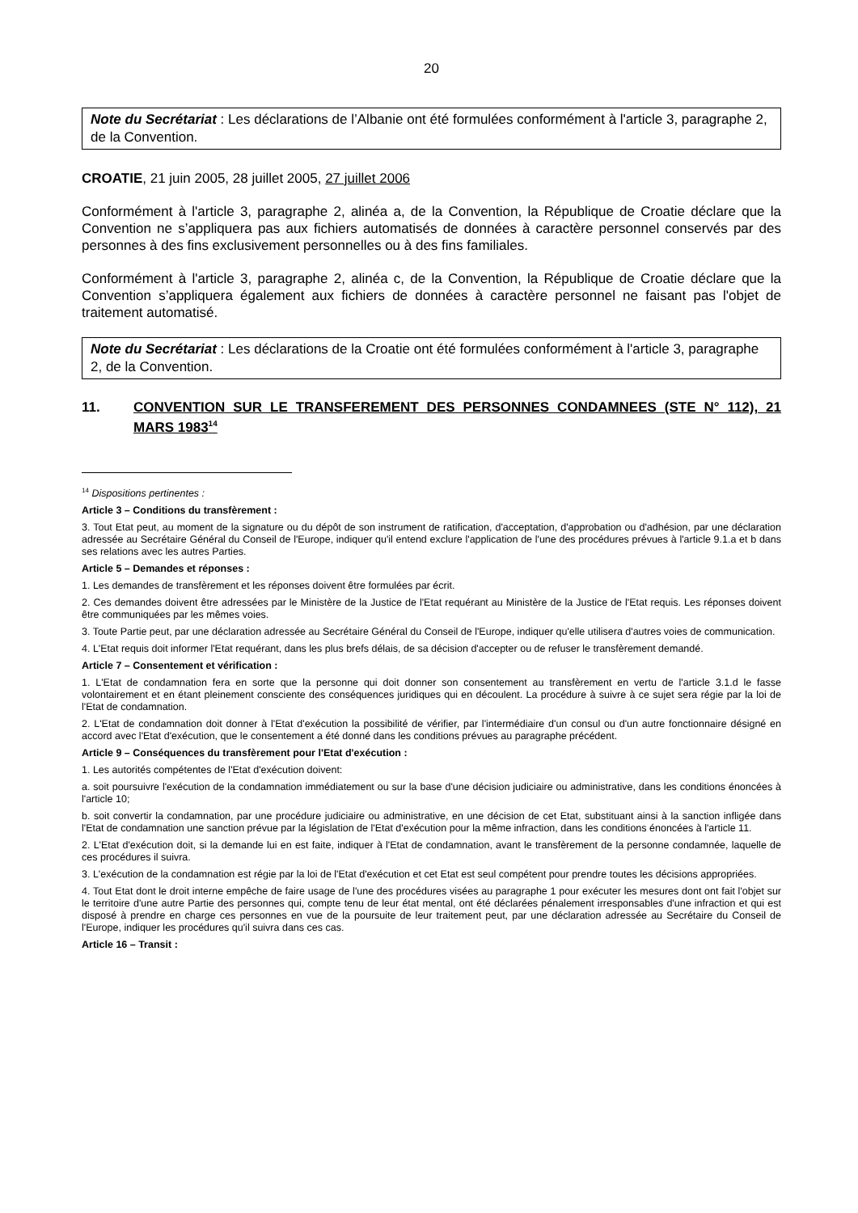20
Note du Secrétariat : Les déclarations de l’Albanie ont été formulées conformément à l'article 3, paragraphe 2, de la Convention.
CROATIE, 21 juin 2005, 28 juillet 2005, 27 juillet 2006
Conformément à l'article 3, paragraphe 2, alinéa a, de la Convention, la République de Croatie déclare que la Convention ne s’appliquera pas aux fichiers automatisés de données à caractère personnel conservés par des personnes à des fins exclusivement personnelles ou à des fins familiales.
Conformément à l'article 3, paragraphe 2, alinéa c, de la Convention, la République de Croatie déclare que la Convention s’appliquera également aux fichiers de données à caractère personnel ne faisant pas l'objet de traitement automatisé.
Note du Secrétariat : Les déclarations de la Croatie ont été formulées conformément à l'article 3, paragraphe 2, de la Convention.
11. CONVENTION SUR LE TRANSFEREMENT DES PERSONNES CONDAMNEES (STE N° 112), 21 MARS 1983<sup>14</sup>
<sup>14</sup> Dispositions pertinentes :
Article 3 – Conditions du transfèrement :
3. Tout Etat peut, au moment de la signature ou du dépôt de son instrument de ratification, d'acceptation, d'approbation ou d'adhésion, par une déclaration adressée au Secrétaire Général du Conseil de l'Europe, indiquer qu'il entend exclure l'application de l'une des procédures prévues à l'article 9.1.a et b dans ses relations avec les autres Parties.
Article 5 – Demandes et réponses :
1. Les demandes de transfèrement et les réponses doivent être formulées par écrit.
2. Ces demandes doivent être adressées par le Ministère de la Justice de l'Etat requérant au Ministère de la Justice de l'Etat requis. Les réponses doivent être communiquées par les mêmes voies.
3. Toute Partie peut, par une déclaration adressée au Secrétaire Général du Conseil de l'Europe, indiquer qu'elle utilisera d'autres voies de communication.
4. L'Etat requis doit informer l'Etat requérant, dans les plus brefs délais, de sa décision d'accepter ou de refuser le transfèrement demandé.
Article 7 – Consentement et vérification :
1. L'Etat de condamnation fera en sorte que la personne qui doit donner son consentement au transfèrement en vertu de l'article 3.1.d le fasse volontairement et en étant pleinement consciente des conséquences juridiques qui en découlent. La procédure à suivre à ce sujet sera régie par la loi de l'Etat de condamnation.
2. L'Etat de condamnation doit donner à l'Etat d'exécution la possibilité de vérifier, par l'intermédiaire d'un consul ou d'un autre fonctionnaire désigné en accord avec l'Etat d'exécution, que le consentement a été donné dans les conditions prévues au paragraphe précédent.
Article 9 – Conséquences du transfèrement pour l'Etat d'exécution :
1. Les autorités compétentes de l'Etat d'exécution doivent:
a. soit poursuivre l'exécution de la condamnation immédiatement ou sur la base d'une décision judiciaire ou administrative, dans les conditions énoncées à l'article 10;
b. soit convertir la condamnation, par une procédure judiciaire ou administrative, en une décision de cet Etat, substituant ainsi à la sanction infligée dans l'Etat de condamnation une sanction prévue par la législation de l'Etat d'exécution pour la même infraction, dans les conditions énoncées à l'article 11.
2. L'Etat d'exécution doit, si la demande lui en est faite, indiquer à l'Etat de condamnation, avant le transfèrement de la personne condamnée, laquelle de ces procédures il suivra.
3. L'exécution de la condamnation est régie par la loi de l'Etat d'exécution et cet Etat est seul compétent pour prendre toutes les décisions appropriées.
4. Tout Etat dont le droit interne empêche de faire usage de l'une des procédures visées au paragraphe 1 pour exécuter les mesures dont ont fait l'objet sur le territoire d'une autre Partie des personnes qui, compte tenu de leur état mental, ont été déclarées pénalement irresponsables d'une infraction et qui est disposé à prendre en charge ces personnes en vue de la poursuite de leur traitement peut, par une déclaration adressée au Secrétaire du Conseil de l'Europe, indiquer les procédures qu'il suivra dans ces cas.
Article 16 – Transit :